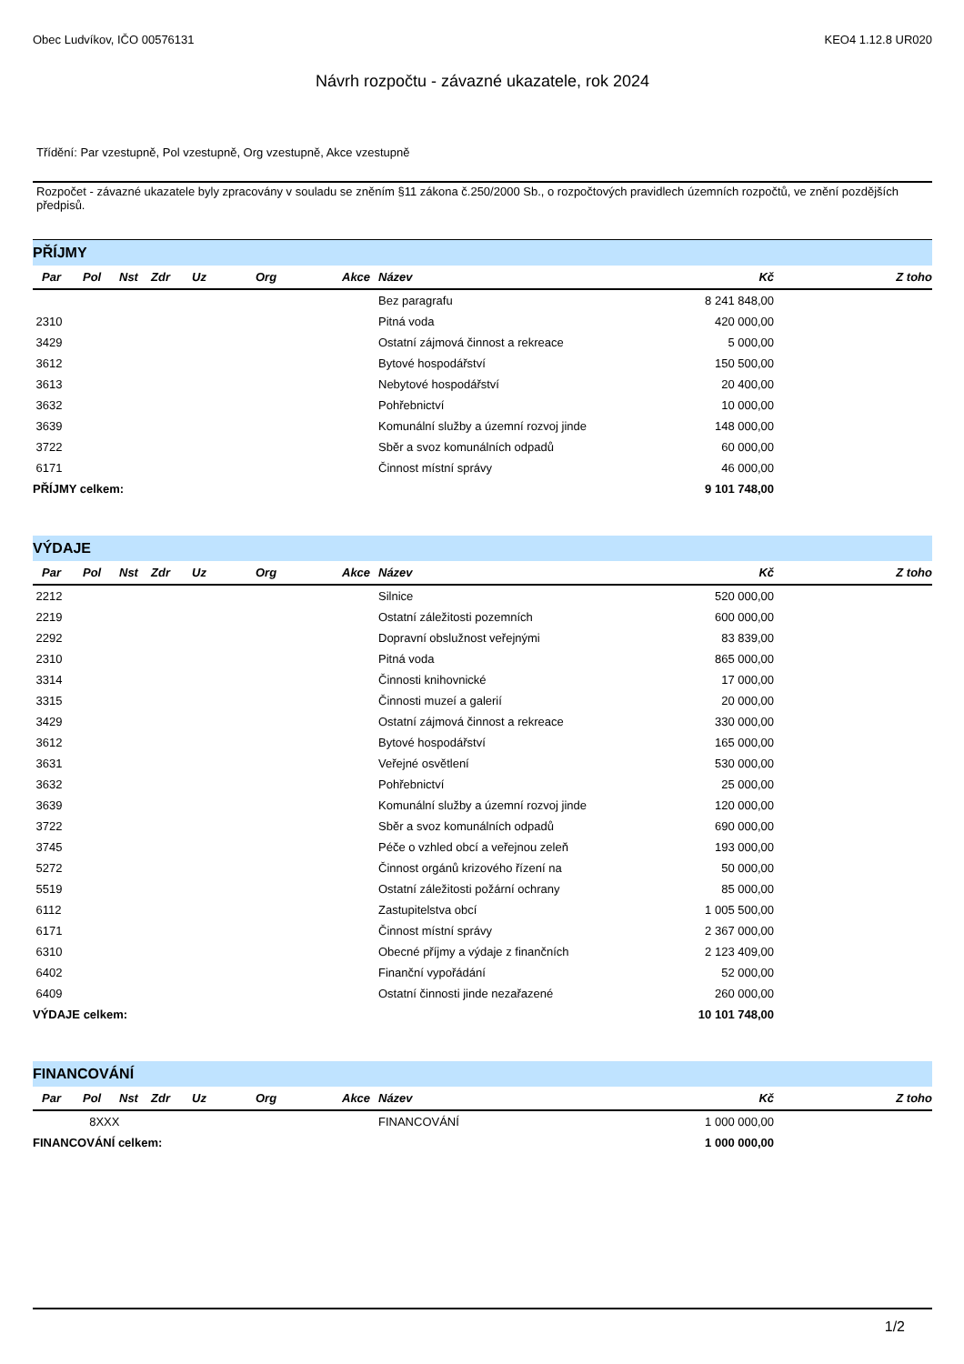Obec Ludvíkov, IČO 00576131 KEO4 1.12.8 UR020
Návrh rozpočtu - závazné ukazatele, rok 2024
Třídění: Par vzestupně, Pol vzestupně, Org vzestupně, Akce vzestupně
Rozpočet - závazné ukazatele byly zpracovány v souladu se zněním §11 zákona č.250/2000 Sb., o rozpočtových pravidlech územních rozpočtů, ve znění pozdějších předpisů.
PŘÍJMY
| Par | Pol | Nst | Zdr | Uz | Org | Akce | Název | Kč | Z toho |
| --- | --- | --- | --- | --- | --- | --- | --- | --- | --- |
| | | | | | | | Bez paragrafu | 8 241 848,00 | |
| 2310 | | | | | | | Pitná voda | 420 000,00 | |
| 3429 | | | | | | | Ostatní zájmová činnost a rekreace | 5 000,00 | |
| 3612 | | | | | | | Bytové hospodářství | 150 500,00 | |
| 3613 | | | | | | | Nebytové hospodářství | 20 400,00 | |
| 3632 | | | | | | | Pohřebnictví | 10 000,00 | |
| 3639 | | | | | | | Komunální služby a územní rozvoj jinde | 148 000,00 | |
| 3722 | | | | | | | Sběr a svoz komunálních odpadů | 60 000,00 | |
| 6171 | | | | | | | Činnost místní správy | 46 000,00 | |
| PŘÍJMY celkem: | | | | | | | | 9 101 748,00 | |
VÝDAJE
| Par | Pol | Nst | Zdr | Uz | Org | Akce | Název | Kč | Z toho |
| --- | --- | --- | --- | --- | --- | --- | --- | --- | --- |
| 2212 | | | | | | | Silnice | 520 000,00 | |
| 2219 | | | | | | | Ostatní záležitosti pozemních | 600 000,00 | |
| 2292 | | | | | | | Dopravní obslužnost veřejnými | 83 839,00 | |
| 2310 | | | | | | | Pitná voda | 865 000,00 | |
| 3314 | | | | | | | Činnosti knihovnické | 17 000,00 | |
| 3315 | | | | | | | Činnosti muzeí a galerií | 20 000,00 | |
| 3429 | | | | | | | Ostatní zájmová činnost a rekreace | 330 000,00 | |
| 3612 | | | | | | | Bytové hospodářství | 165 000,00 | |
| 3631 | | | | | | | Veřejné osvětlení | 530 000,00 | |
| 3632 | | | | | | | Pohřebnictví | 25 000,00 | |
| 3639 | | | | | | | Komunální služby a územní rozvoj jinde | 120 000,00 | |
| 3722 | | | | | | | Sběr a svoz komunálních odpadů | 690 000,00 | |
| 3745 | | | | | | | Péče o vzhled obcí a veřejnou zeleň | 193 000,00 | |
| 5272 | | | | | | | Činnost orgánů krizového řízení na | 50 000,00 | |
| 5519 | | | | | | | Ostatní záležitosti požární ochrany | 85 000,00 | |
| 6112 | | | | | | | Zastupitelstva obcí | 1 005 500,00 | |
| 6171 | | | | | | | Činnost místní správy | 2 367 000,00 | |
| 6310 | | | | | | | Obecné příjmy a výdaje z finančních | 2 123 409,00 | |
| 6402 | | | | | | | Finanční vypořádání | 52 000,00 | |
| 6409 | | | | | | | Ostatní činnosti jinde nezařazené | 260 000,00 | |
| VÝDAJE celkem: | | | | | | | | 10 101 748,00 | |
FINANCOVÁNÍ
| Par | Pol | Nst | Zdr | Uz | Org | Akce | Název | Kč | Z toho |
| --- | --- | --- | --- | --- | --- | --- | --- | --- | --- |
| | 8XXX | | | | | | FINANCOVÁNÍ | 1 000 000,00 | |
| FINANCOVÁNÍ celkem: | | | | | | | | 1 000 000,00 | |
1/2